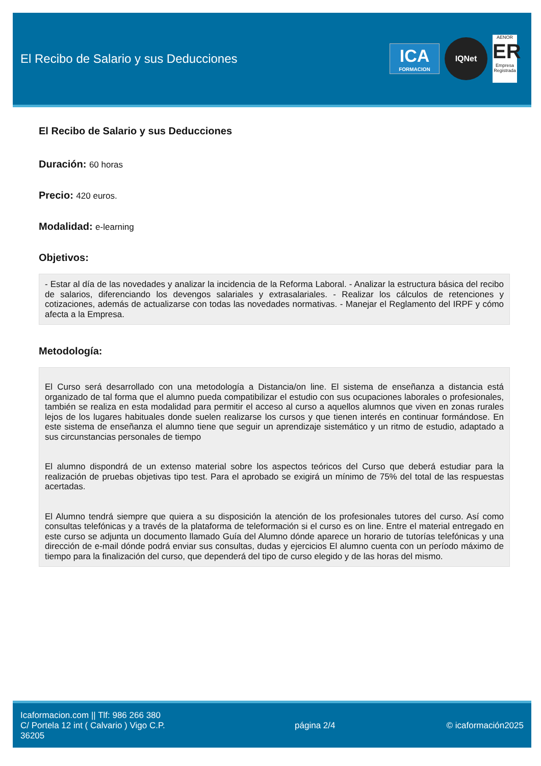El Recibo de Salario y sus Deducciones
ICA
FORMACION
IQNet
AENOR
ER
Empresa Registrada
El Recibo de Salario y sus Deducciones
Duración: 60 horas
Precio: 420 euros.
Modalidad: e-learning
Objetivos:
- Estar al día de las novedades y analizar la incidencia de la Reforma Laboral. - Analizar la estructura básica del recibo de salarios, diferenciando los devengos salariales y extrasalariales. - Realizar los cálculos de retenciones y cotizaciones, además de actualizarse con todas las novedades normativas. - Manejar el Reglamento del IRPF y cómo afecta a la Empresa.
Metodología:
El Curso será desarrollado con una metodología a Distancia/on line. El sistema de enseñanza a distancia está organizado de tal forma que el alumno pueda compatibilizar el estudio con sus ocupaciones laborales o profesionales, también se realiza en esta modalidad para permitir el acceso al curso a aquellos alumnos que viven en zonas rurales lejos de los lugares habituales donde suelen realizarse los cursos y que tienen interés en continuar formándose. En este sistema de enseñanza el alumno tiene que seguir un aprendizaje sistemático y un ritmo de estudio, adaptado a sus circunstancias personales de tiempo
El alumno dispondrá de un extenso material sobre los aspectos teóricos del Curso que deberá estudiar para la realización de pruebas objetivas tipo test. Para el aprobado se exigirá un mínimo de 75% del total de las respuestas acertadas.
El Alumno tendrá siempre que quiera a su disposición la atención de los profesionales tutores del curso. Así como consultas telefónicas y a través de la plataforma de teleformación si el curso es on line. Entre el material entregado en este curso se adjunta un documento llamado Guía del Alumno dónde aparece un horario de tutorías telefónicas y una dirección de e-mail dónde podrá enviar sus consultas, dudas y ejercicios El alumno cuenta con un período máximo de tiempo para la finalización del curso, que dependerá del tipo de curso elegido y de las horas del mismo.
Icaformacion.com || Tlf: 986 266 380
C/ Portela 12 int ( Calvario ) Vigo C.P. 36205
página 2/4 © icaformación2025